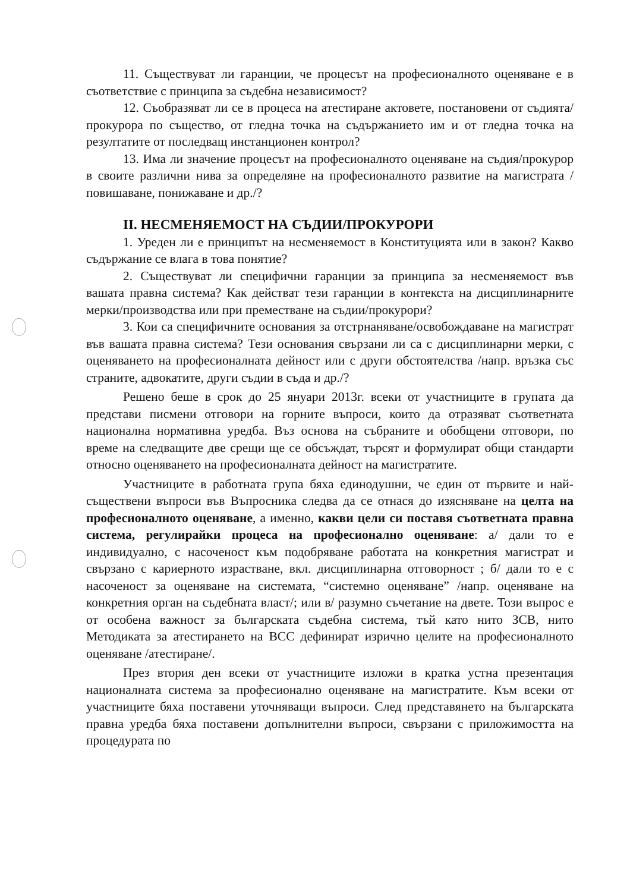11. Съществуват ли гаранции, че процесът на професионалното оценяване е в съответствие с принципа за съдебна независимост?
12. Съобразяват ли се в процеса на атестиране актовете, постановени от съдията/прокурора по същество, от гледна точка на съдържанието им и от гледна точка на резултатите от последващ инстанционен контрол?
13. Има ли значение процесът на професионалното оценяване на съдия/прокурор в своите различни нива за определяне на професионалното развитие на магистрата /повишаване, понижаване и др./?
II. НЕСМЕНЯЕМОСТ НА СЪДИИ/ПРОКУРОРИ
1. Уреден ли е принципът на несменяемост в Конституцията или в закон? Какво съдържание се влага в това понятие?
2. Съществуват ли специфични гаранции за принципа за несменяемост във вашата правна система? Как действат тези гаранции в контекста на дисциплинарните мерки/производства или при преместване на съдии/прокурори?
3. Кои са специфичните основания за отстрнаняване/освобождаване на магистрат във вашата правна система? Тези основания свързани ли са с дисциплинарни мерки, с оценяването на професионалната дейност или с други обстоятелства /напр. връзка със страните, адвокатите, други съдии в съда и др./?
Решено беше в срок до 25 януари 2013г. всеки от участниците в групата да представи писмени отговори на горните въпроси, които да отразяват съответната национална нормативна уредба. Въз основа на събраните и обобщени отговори, по време на следващите две срещи ще се обсъждат, търсят и формулират общи стандарти относно оценяването на професионалната дейност на магистратите.
Участниците в работната група бяха единодушни, че един от първите и най-съществени въпроси във Въпросника следва да се отнася до изясняване на целта на професионалното оценяване, а именно, какви цели си поставя съответната правна система, регулирайки процеса на професионално оценяване: а/ дали то е индивидуално, с насоченост към подобряване работата на конкретния магистрат и свързано с кариерното израстване, вкл. дисциплинарна отговорност ; б/ дали то е с насоченост за оценяване на системата, “системно оценяване” /напр. оценяване на конкретния орган на съдебната власт/; или в/ разумно съчетание на двете. Този въпрос е от особена важност за българската съдебна система, тъй като нито ЗСВ, нито Методиката за атестирането на ВСС дефинират изрично целите на професионалното оценяване /атестиране/.
През втория ден всеки от участниците изложи в кратка устна презентация националната система за професионално оценяване на магистратите. Към всеки от участниците бяха поставени уточняващи въпроси. След представянето на българската правна уредба бяха поставени допълнителни въпроси, свързани с приложимостта на процедурата по